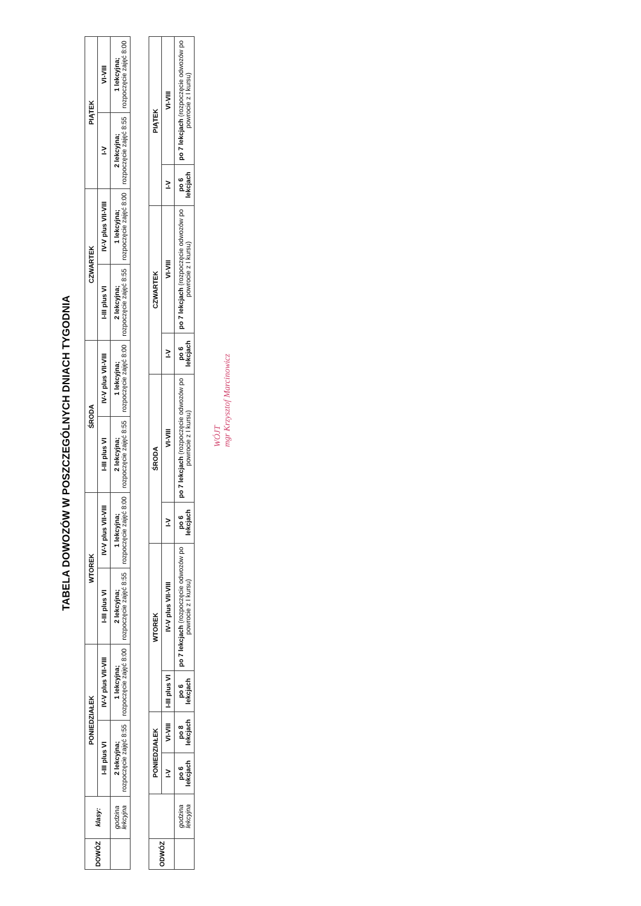TABELA DOWOZÓW W POSZCZEGÓLNYCH DNIACH TYGODNIA
| DOWÓZ | klasy: | PONIEDZIAŁEK | | WTOREK | | ŚRODA | | CZWARTEK | | PIĄTEK | |
| --- | --- | --- | --- | --- | --- | --- | --- | --- | --- | --- | --- |
| | | I-III plus VI | IV-V plus VII-VIII | I-III plus VI | IV-V plus VII-VIII | I-III plus VI | IV-V plus VII-VIII | I-III plus VI | IV-V plus VII-VIII | I-V | VI-VIII |
| | godzina lekcyjna | 2 lekcyjna; rozpoczęcie zajęć 8:55 | 1 lekcyjna; rozpoczęcie zajęć 8:00 | 2 lekcyjna; rozpoczęcie zajęć 8:55 | 1 lekcyjna; rozpoczęcie zajęć 8:00 | 2 lekcyjna; rozpoczęcie zajęć 8:55 | 1 lekcyjna; rozpoczęcie zajęć 8:00 | 2 lekcyjna; rozpoczęcie zajęć 8:55 | 1 lekcyjna; rozpoczęcie zajęć 8:00 | 2 lekcyjna; rozpoczęcie zajęć 8:55 | 1 lekcyjna; rozpoczęcie zajęć 8:00 |
| ODWÓZ | | PONIEDZIAŁEK | | WTOREK | | ŚRODA | | CZWARTEK | | PIĄTEK | |
| --- | --- | --- | --- | --- | --- | --- | --- | --- | --- | --- | --- |
| | | I-V | VI-VIII | I-III plus VI | IV-V plus VII-VIII | I-V | VI-VIII | I-V | VI-VIII | I-V | VI-VIII |
| | godzina lekcyjna | po 6 lekcjach | po 8 lekcjach | po 6 lekcjach | po 7 lekcjach (rozpoczęcie odwozów po powrocie z I kursu) | po 6 lekcjach | po 7 lekcjach (rozpoczęcie odwozów po powrocie z I kursu) | po 6 lekcjach | po 7 lekcjach (rozpoczęcie odwozów po powrocie z I kursu) | po 6 lekcjach | po 7 lekcjach (rozpoczęcie odwozów po powrocie z I kursu) |
WÓJT
mgr Krzysztof Marcinowicz